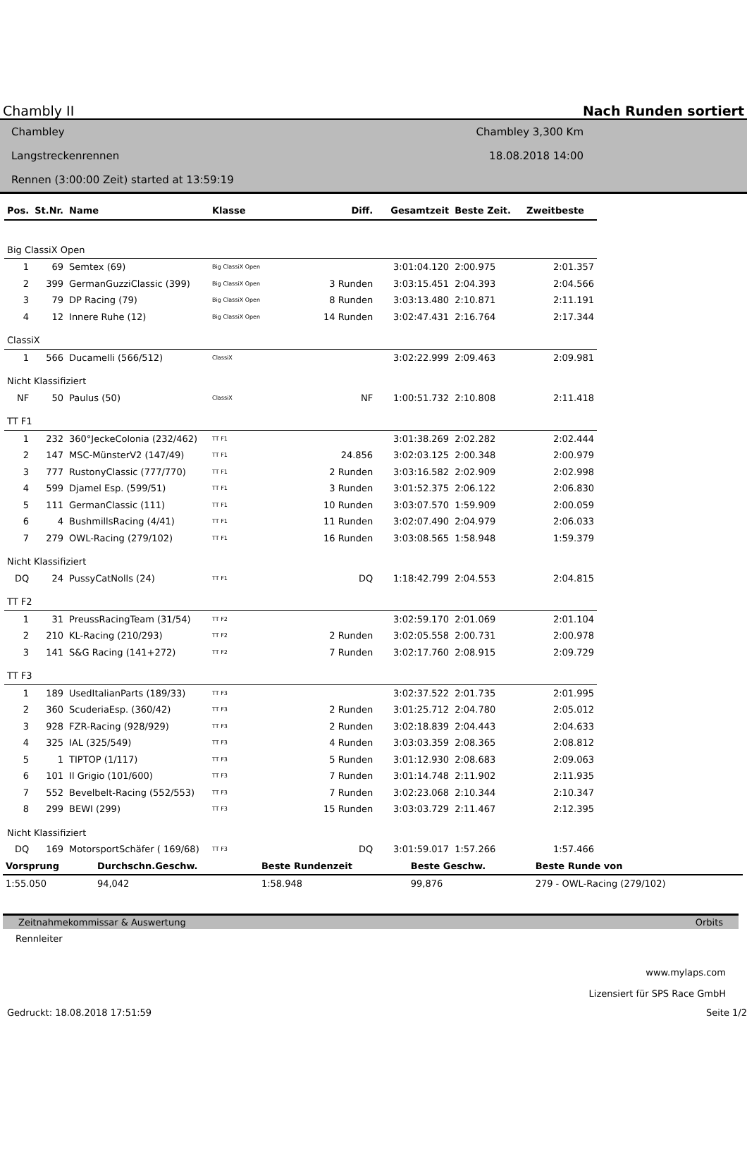Chambly II Nach Runden sortiert
Chambley
Langstreckenrennen
Rennen (3:00:00 Zeit) started at 13:59:19
Chambley 3,300 Km
18.08.2018 14:00
| Pos. | St.Nr. | Name | Klasse | Diff. | Gesamtzeit | Beste Zeit. | Zweitbeste |
| --- | --- | --- | --- | --- | --- | --- | --- |
| Big ClassiX Open | | | | | | | |
| 1 | 69 | Semtex (69) | Big ClassiX Open | | 3:01:04.120 | 2:00.975 | 2:01.357 |
| 2 | 399 | GermanGuzziClassic (399) | Big ClassiX Open | 3 Runden | 3:03:15.451 | 2:04.393 | 2:04.566 |
| 3 | 79 | DP Racing (79) | Big ClassiX Open | 8 Runden | 3:03:13.480 | 2:10.871 | 2:11.191 |
| 4 | 12 | Innere Ruhe (12) | Big ClassiX Open | 14 Runden | 3:02:47.431 | 2:16.764 | 2:17.344 |
| ClassiX | | | | | | | |
| 1 | 566 | Ducamelli (566/512) | ClassiX | | 3:02:22.999 | 2:09.463 | 2:09.981 |
| Nicht Klassifiziert | | | | | | | |
| NF | 50 | Paulus (50) | ClassiX | NF | 1:00:51.732 | 2:10.808 | 2:11.418 |
| TT F1 | | | | | | | |
| 1 | 232 | 360°JeckeColonia (232/462) | TT F1 | | 3:01:38.269 | 2:02.282 | 2:02.444 |
| 2 | 147 | MSC-MünsterV2 (147/49) | TT F1 | 24.856 | 3:02:03.125 | 2:00.348 | 2:00.979 |
| 3 | 777 | RustonyClassic (777/770) | TT F1 | 2 Runden | 3:03:16.582 | 2:02.909 | 2:02.998 |
| 4 | 599 | Djamel Esp. (599/51) | TT F1 | 3 Runden | 3:01:52.375 | 2:06.122 | 2:06.830 |
| 5 | 111 | GermanClassic (111) | TT F1 | 10 Runden | 3:03:07.570 | 1:59.909 | 2:00.059 |
| 6 | 4 | BushmillsRacing (4/41) | TT F1 | 11 Runden | 3:02:07.490 | 2:04.979 | 2:06.033 |
| 7 | 279 | OWL-Racing (279/102) | TT F1 | 16 Runden | 3:03:08.565 | 1:58.948 | 1:59.379 |
| Nicht Klassifiziert | | | | | | | |
| DQ | 24 | PussyCatNolls (24) | TT F1 | DQ | 1:18:42.799 | 2:04.553 | 2:04.815 |
| TT F2 | | | | | | | |
| 1 | 31 | PreussRacingTeam (31/54) | TT F2 | | 3:02:59.170 | 2:01.069 | 2:01.104 |
| 2 | 210 | KL-Racing (210/293) | TT F2 | 2 Runden | 3:02:05.558 | 2:00.731 | 2:00.978 |
| 3 | 141 | S&G Racing (141+272) | TT F2 | 7 Runden | 3:02:17.760 | 2:08.915 | 2:09.729 |
| TT F3 | | | | | | | |
| 1 | 189 | UsedItalianParts (189/33) | TT F3 | | 3:02:37.522 | 2:01.735 | 2:01.995 |
| 2 | 360 | ScuderiaEsp. (360/42) | TT F3 | 2 Runden | 3:01:25.712 | 2:04.780 | 2:05.012 |
| 3 | 928 | FZR-Racing (928/929) | TT F3 | 2 Runden | 3:02:18.839 | 2:04.443 | 2:04.633 |
| 4 | 325 | IAL (325/549) | TT F3 | 4 Runden | 3:03:03.359 | 2:08.365 | 2:08.812 |
| 5 | 1 | TIPTOP (1/117) | TT F3 | 5 Runden | 3:01:12.930 | 2:08.683 | 2:09.063 |
| 6 | 101 | Il Grigio (101/600) | TT F3 | 7 Runden | 3:01:14.748 | 2:11.902 | 2:11.935 |
| 7 | 552 | Bevelbelt-Racing (552/553) | TT F3 | 7 Runden | 3:02:23.068 | 2:10.344 | 2:10.347 |
| 8 | 299 | BEWI (299) | TT F3 | 15 Runden | 3:03:03.729 | 2:11.467 | 2:12.395 |
| Nicht Klassifiziert | | | | | | | |
| DQ | 169 | MotorsportSchäfer ( 169/68) | TT F3 | DQ | 3:01:59.017 | 1:57.266 | 1:57.466 |
| Vorsprung | Durchschn.Geschw. | Beste Rundenzeit | Beste Geschw. | Beste Runde von |
| --- | --- | --- | --- | --- |
| 1:55.050 | 94,042 | 1:58.948 | 99,876 | 279 - OWL-Racing (279/102) |
Zeitnahmekommissar & Auswertung Orbits
Rennleiter
www.mylaps.com
Lizensiert für SPS Race GmbH
Gedruckt: 18.08.2018 17:51:59 Seite 1/2